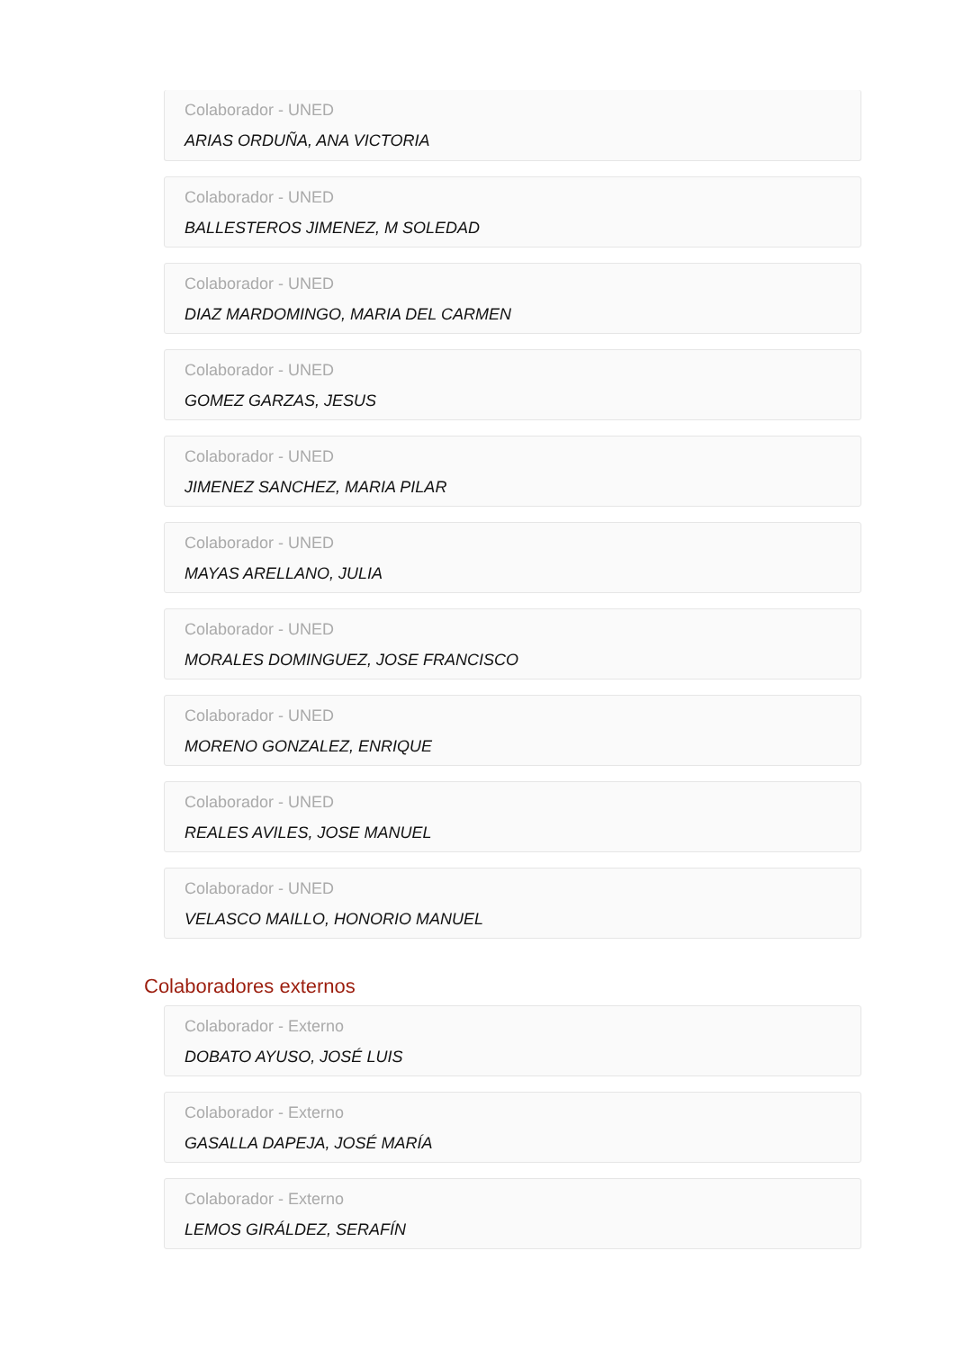Colaborador - UNED
ARIAS ORDUÑA, ANA VICTORIA
Colaborador - UNED
BALLESTEROS JIMENEZ, M SOLEDAD
Colaborador - UNED
DIAZ MARDOMINGO, MARIA DEL CARMEN
Colaborador - UNED
GOMEZ GARZAS, JESUS
Colaborador - UNED
JIMENEZ SANCHEZ, MARIA PILAR
Colaborador - UNED
MAYAS ARELLANO, JULIA
Colaborador - UNED
MORALES DOMINGUEZ, JOSE FRANCISCO
Colaborador - UNED
MORENO GONZALEZ, ENRIQUE
Colaborador - UNED
REALES AVILES, JOSE MANUEL
Colaborador - UNED
VELASCO MAILLO, HONORIO MANUEL
Colaboradores externos
Colaborador - Externo
DOBATO AYUSO, JOSÉ LUIS
Colaborador - Externo
GASALLA DAPEJA, JOSÉ MARÍA
Colaborador - Externo
LEMOS GIRÁLDEZ, SERAFÍN